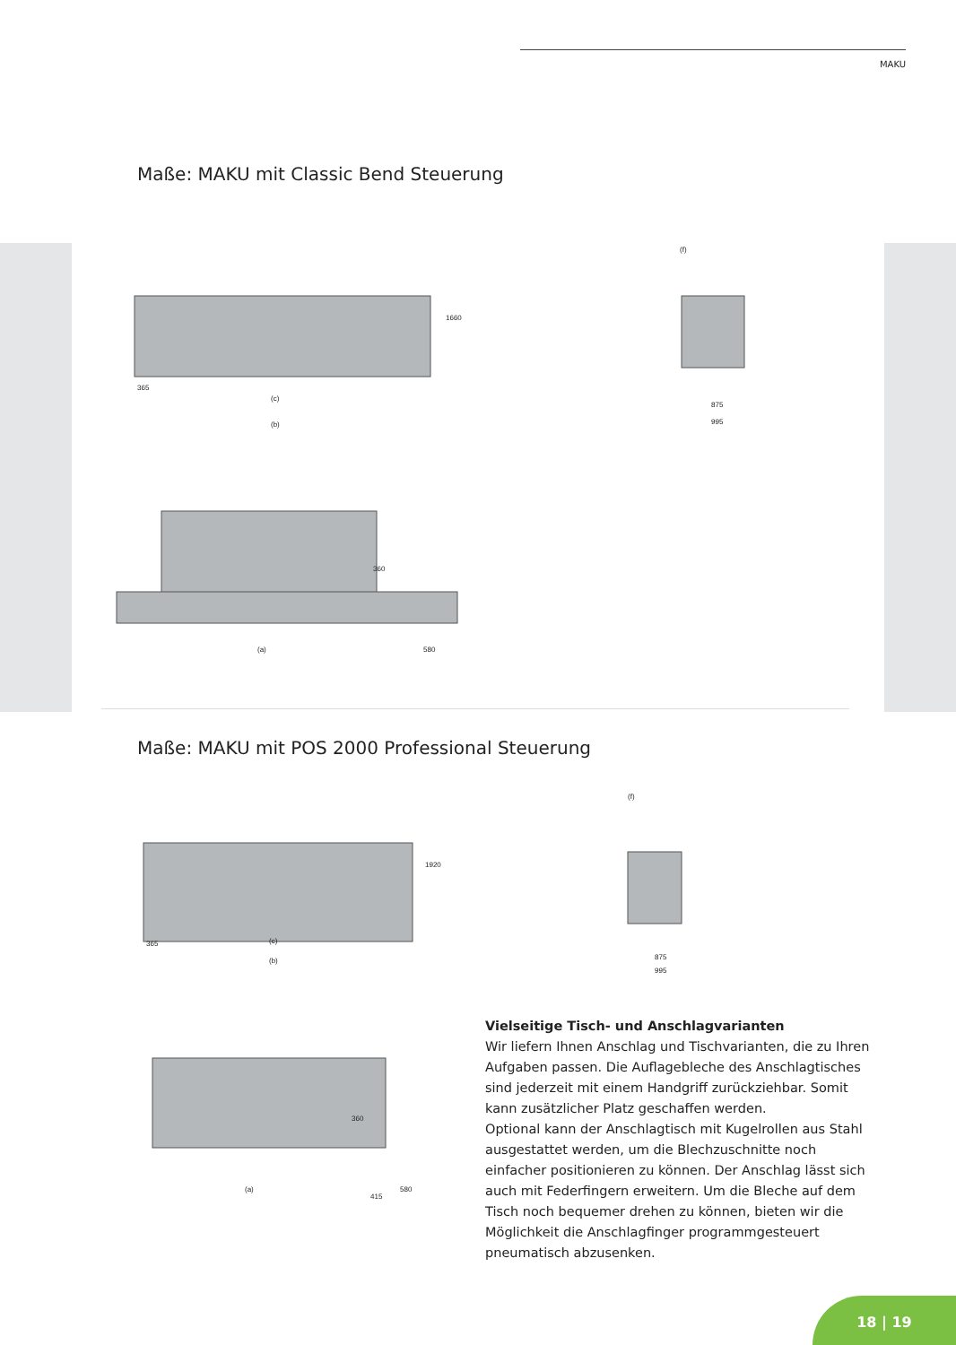MAKU
Maße: MAKU mit Classic Bend Steuerung
365
(c)
(b)
1660
(a) 580
360
(f)
875
995
Maße: MAKU mit POS 2000 Professional Steuerung
365 (c)
(b)
1920
(a) 580
415
360
(f)
875
995
Vielseitige Tisch- und Anschlagvarianten
Wir liefern Ihnen Anschlag und Tischvarianten, die zu Ihren Aufgaben passen. Die Auflagebleche des Anschlagtisches sind jederzeit mit einem Handgriff zurückziehbar. Somit kann zusätzlicher Platz geschaffen werden.
Optional kann der Anschlagtisch mit Kugelrollen aus Stahl ausgestattet werden, um die Blechzuschnitte noch einfacher positionieren zu können. Der Anschlag lässt sich auch mit Federfingern erweitern. Um die Bleche auf dem Tisch noch bequemer drehen zu können, bieten wir die Möglichkeit die Anschlagfinger programmgesteuert pneumatisch abzusenken.
18 | 19